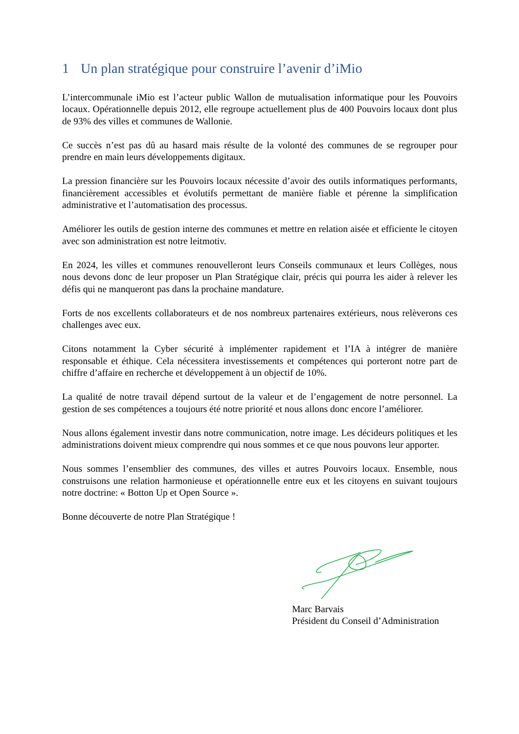1 Un plan stratégique pour construire l’avenir d’iMio
L’intercommunale iMio est l’acteur public Wallon de mutualisation informatique pour les Pouvoirs locaux. Opérationnelle depuis 2012, elle regroupe actuellement plus de 400 Pouvoirs locaux dont plus de 93% des villes et communes de Wallonie.
Ce succès n’est pas dû au hasard mais résulte de la volonté des communes de se regrouper pour prendre en main leurs développements digitaux.
La pression financière sur les Pouvoirs locaux nécessite d’avoir des outils informatiques performants, financièrement accessibles et évolutifs permettant de manière fiable et pérenne la simplification administrative et l’automatisation des processus.
Améliorer les outils de gestion interne des communes et mettre en relation aisée et efficiente le citoyen avec son administration est notre leitmotiv.
En 2024, les villes et communes renouvelleront leurs Conseils communaux et leurs Collèges, nous nous devons donc de leur proposer un Plan Stratégique clair, précis qui pourra les aider à relever les défis qui ne manqueront pas dans la prochaine mandature.
Forts de nos excellents collaborateurs et de nos nombreux partenaires extérieurs, nous relèverons ces challenges avec eux.
Citons notamment la Cyber sécurité à implémenter rapidement et l’IA à intégrer de manière responsable et éthique. Cela nécessitera investissements et compétences qui porteront notre part de chiffre d’affaire en recherche et développement à un objectif de 10%.
La qualité de notre travail dépend surtout de la valeur et de l’engagement de notre personnel. La gestion de ses compétences a toujours été notre priorité et nous allons donc encore l’améliorer.
Nous allons également investir dans notre communication, notre image. Les décideurs politiques et les administrations doivent mieux comprendre qui nous sommes et ce que nous pouvons leur apporter.
Nous sommes l’ensemblier des communes, des villes et autres Pouvoirs locaux. Ensemble, nous construisons une relation harmonieuse et opérationnelle entre eux et les citoyens en suivant toujours notre doctrine: « Botton Up et Open Source ».
Bonne découverte de notre Plan Stratégique !
Marc Barvais
Président du Conseil d’Administration